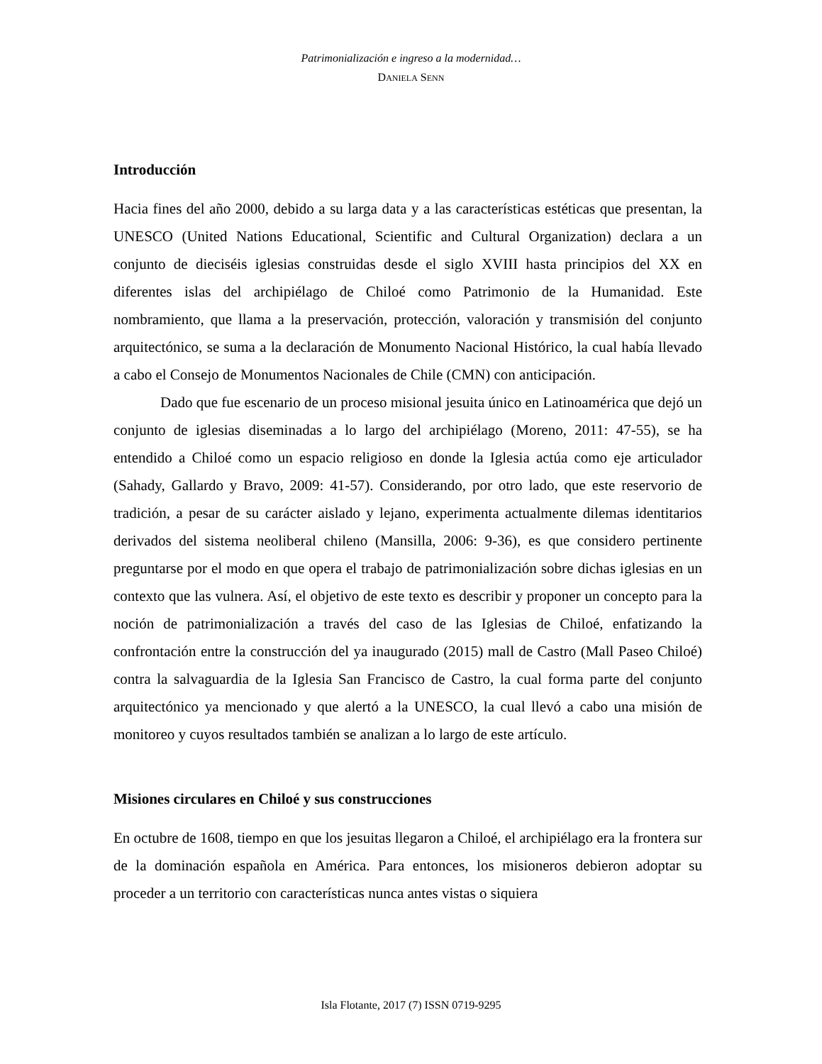Patrimonialización e ingreso a la modernidad…
DANIELA SENN
Introducción
Hacia fines del año 2000, debido a su larga data y a las características estéticas que presentan, la UNESCO (United Nations Educational, Scientific and Cultural Organization) declara a un conjunto de dieciséis iglesias construidas desde el siglo XVIII hasta principios del XX en diferentes islas del archipiélago de Chiloé como Patrimonio de la Humanidad. Este nombramiento, que llama a la preservación, protección, valoración y transmisión del conjunto arquitectónico, se suma a la declaración de Monumento Nacional Histórico, la cual había llevado a cabo el Consejo de Monumentos Nacionales de Chile (CMN) con anticipación.
Dado que fue escenario de un proceso misional jesuita único en Latinoamérica que dejó un conjunto de iglesias diseminadas a lo largo del archipiélago (Moreno, 2011: 47-55), se ha entendido a Chiloé como un espacio religioso en donde la Iglesia actúa como eje articulador (Sahady, Gallardo y Bravo, 2009: 41-57). Considerando, por otro lado, que este reservorio de tradición, a pesar de su carácter aislado y lejano, experimenta actualmente dilemas identitarios derivados del sistema neoliberal chileno (Mansilla, 2006: 9-36), es que considero pertinente preguntarse por el modo en que opera el trabajo de patrimonialización sobre dichas iglesias en un contexto que las vulnera. Así, el objetivo de este texto es describir y proponer un concepto para la noción de patrimonialización a través del caso de las Iglesias de Chiloé, enfatizando la confrontación entre la construcción del ya inaugurado (2015) mall de Castro (Mall Paseo Chiloé) contra la salvaguardia de la Iglesia San Francisco de Castro, la cual forma parte del conjunto arquitectónico ya mencionado y que alertó a la UNESCO, la cual llevó a cabo una misión de monitoreo y cuyos resultados también se analizan a lo largo de este artículo.
Misiones circulares en Chiloé y sus construcciones
En octubre de 1608, tiempo en que los jesuitas llegaron a Chiloé, el archipiélago era la frontera sur de la dominación española en América. Para entonces, los misioneros debieron adoptar su proceder a un territorio con características nunca antes vistas o siquiera
Isla Flotante, 2017 (7) ISSN 0719-9295